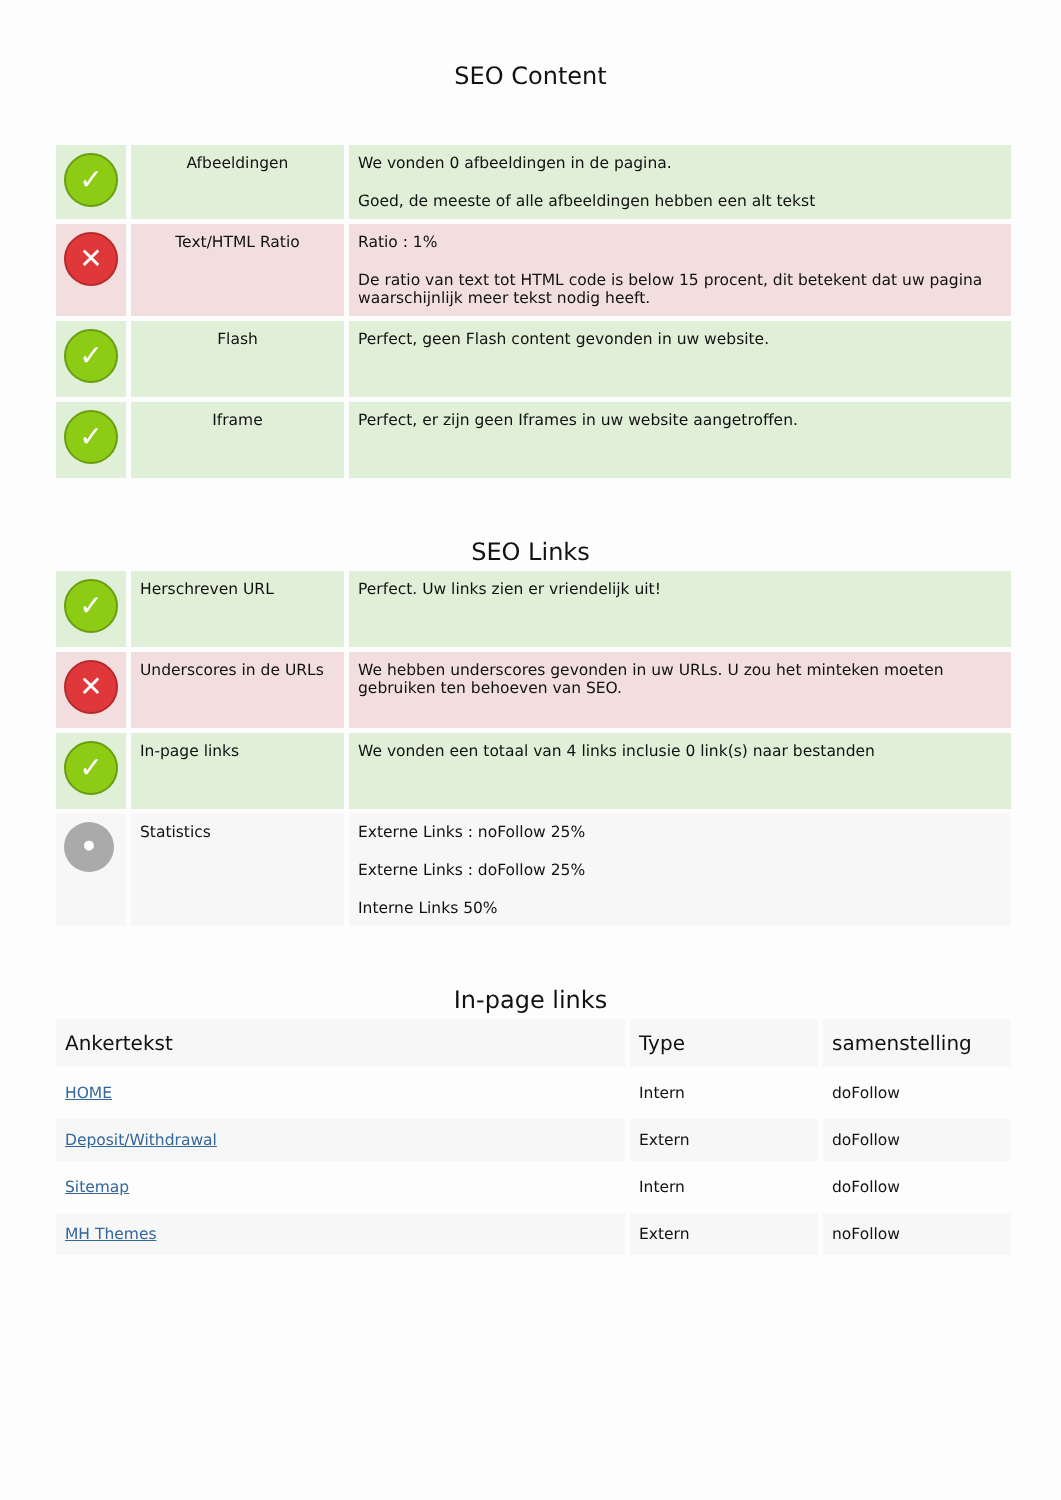SEO Content
| ✓ | Afbeeldingen | We vonden 0 afbeeldingen in de pagina. Goed, de meeste of alle afbeeldingen hebben een alt tekst |
| ✕ | Text/HTML Ratio | Ratio : 1% De ratio van text tot HTML code is below 15 procent, dit betekent dat uw pagina waarschijnlijk meer tekst nodig heeft. |
| ✓ | Flash | Perfect, geen Flash content gevonden in uw website. |
| ✓ | Iframe | Perfect, er zijn geen Iframes in uw website aangetroffen. |
SEO Links
| ✓ | Herschreven URL | Perfect. Uw links zien er vriendelijk uit! |
| ✕ | Underscores in de URLs | We hebben underscores gevonden in uw URLs. U zou het minteken moeten gebruiken ten behoeven van SEO. |
| ✓ | In-page links | We vonden een totaal van 4 links inclusie 0 link(s) naar bestanden |
| • | Statistics | Externe Links : noFollow 25% Externe Links : doFollow 25% Interne Links 50% |
In-page links
| Ankertekst | Type | samenstelling |
| --- | --- | --- |
| HOME | Intern | doFollow |
| Deposit/Withdrawal | Extern | doFollow |
| Sitemap | Intern | doFollow |
| MH Themes | Extern | noFollow |